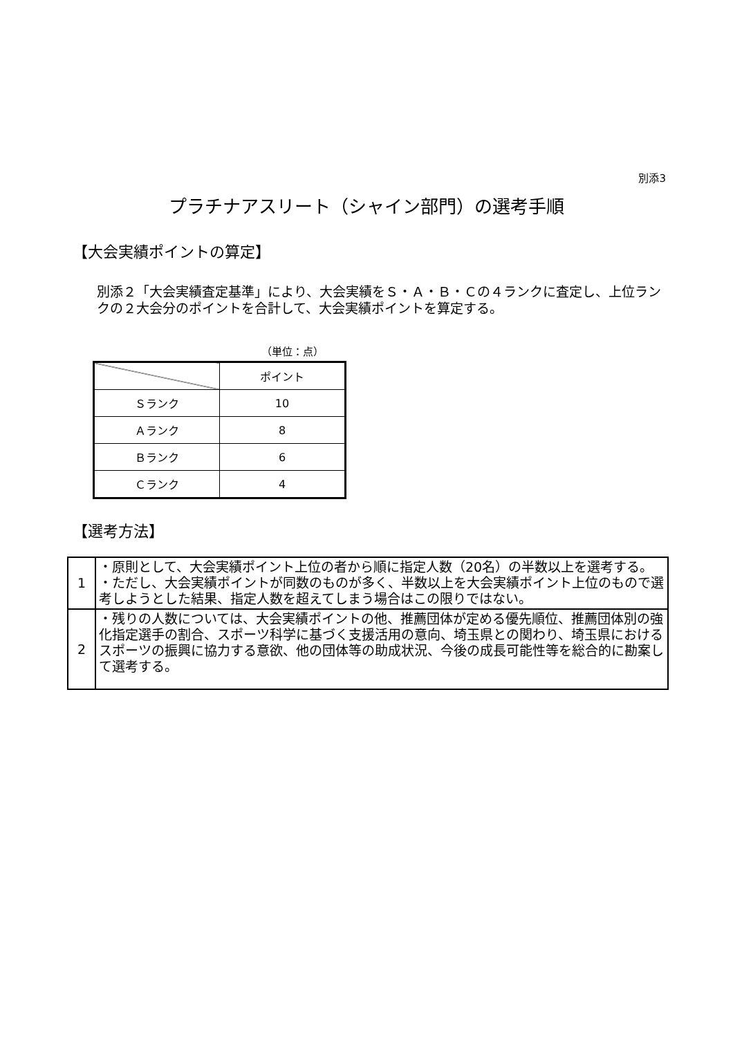別添3
プラチナアスリート（シャイン部門）の選考手順
【大会実績ポイントの算定】
別添２「大会実績査定基準」により、大会実績をＳ・Ａ・Ｂ・Ｃの４ランクに査定し、上位ランクの２大会分のポイントを合計して、大会実績ポイントを算定する。
（単位：点）
| | ポイント |
| --- | --- |
| Ｓランク | 10 |
| Ａランク | 8 |
| Ｂランク | 6 |
| Ｃランク | 4 |
【選考方法】
| 1 | ・原則として、大会実績ポイント上位の者から順に指定人数（20名）の半数以上を選考する。 ・ただし、大会実績ポイントが同数のものが多く、半数以上を大会実績ポイント上位のもので選考しようとした結果、指定人数を超えてしまう場合はこの限りではない。 |
| 2 | ・残りの人数については、大会実績ポイントの他、推薦団体が定める優先順位、推薦団体別の強化指定選手の割合、スポーツ科学に基づく支援活用の意向、埼玉県との関わり、埼玉県におけるスポーツの振興に協力する意欲、他の団体等の助成状況、今後の成長可能性等を総合的に勘案して選考する。 |